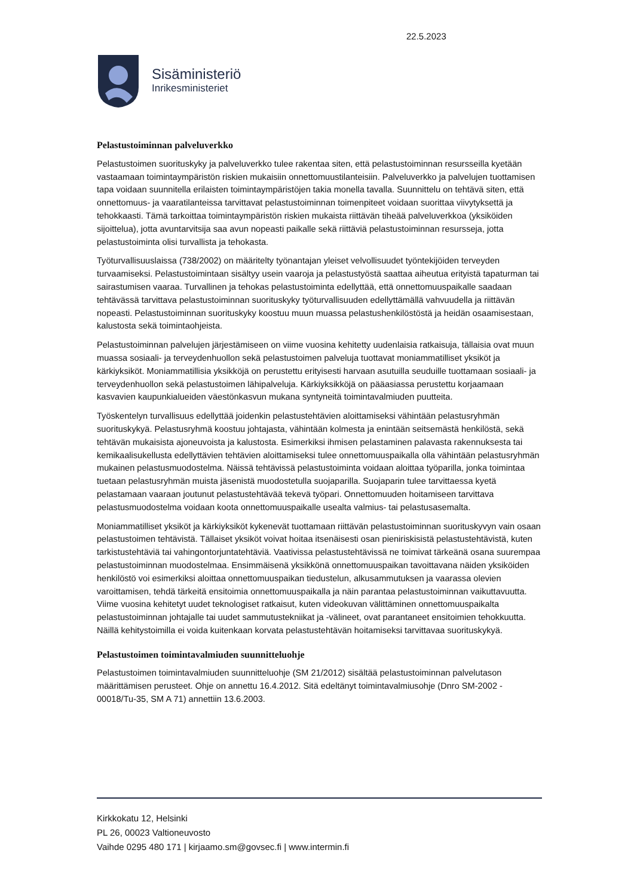22.5.2023
Sisäministeriö
Inrikesministeriet
Pelastustoiminnan palveluverkko
Pelastustoimen suorituskyky ja palveluverkko tulee rakentaa siten, että pelastustoiminnan resursseilla kyetään vastaamaan toimintaympäristön riskien mukaisiin onnettomuustilanteisiin. Palveluverkko ja palvelujen tuottamisen tapa voidaan suunnitella erilaisten toimintaympäristöjen takia monella tavalla. Suunnittelu on tehtävä siten, että onnettomuus- ja vaaratilanteissa tarvittavat pelastustoiminnan toimenpiteet voidaan suorittaa viivytyksettä ja tehokkaasti. Tämä tarkoittaa toimintaympäristön riskien mukaista riittävän tiheää palveluverkkoa (yksiköiden sijoittelua), jotta avuntarvitsija saa avun nopeasti paikalle sekä riittäviä pelastustoiminnan resursseja, jotta pelastustoiminta olisi turvallista ja tehokasta.
Työturvallisuuslaissa (738/2002) on määritelty työnantajan yleiset velvollisuudet työntekijöiden terveyden turvaamiseksi. Pelastustoimintaan sisältyy usein vaaroja ja pelastustyöstä saattaa aiheutua erityistä tapaturman tai sairastumisen vaaraa. Turvallinen ja tehokas pelastustoiminta edellyttää, että onnettomuuspaikalle saadaan tehtävässä tarvittava pelastustoiminnan suorituskyky työturvallisuuden edellyttämällä vahvuudella ja riittävän nopeasti. Pelastustoiminnan suorituskyky koostuu muun muassa pelastushenkilöstöstä ja heidän osaamisestaan, kalustosta sekä toimintaohjeista.
Pelastustoiminnan palvelujen järjestämiseen on viime vuosina kehitetty uudenlaisia ratkaisuja, tällaisia ovat muun muassa sosiaali- ja terveydenhuollon sekä pelastustoimen palveluja tuottavat moniammatilliset yksiköt ja kärkiyksiköt. Moniammatillisia yksikköjä on perustettu erityisesti harvaan asutuilla seuduille tuottamaan sosiaali- ja terveydenhuollon sekä pelastustoimen lähipalveluja. Kärkiyksikköjä on pääasiassa perustettu korjaamaan kasvavien kaupunkialueiden väestönkasvun mukana syntyneitä toimintavalmiuden puutteita.
Työskentelyn turvallisuus edellyttää joidenkin pelastustehtävien aloittamiseksi vähintään pelastusryhmän suorituskykyä. Pelastusryhmä koostuu johtajasta, vähintään kolmesta ja enintään seitsemästä henkilöstä, sekä tehtävän mukaisista ajoneuvoista ja kalustosta. Esimerkiksi ihmisen pelastaminen palavasta rakennuksesta tai kemikaalisukellusta edellyttävien tehtävien aloittamiseksi tulee onnettomuuspaikalla olla vähintään pelastusryhmän mukainen pelastusmuodostelma. Näissä tehtävissä pelastustoiminta voidaan aloittaa työparilla, jonka toimintaa tuetaan pelastusryhmän muista jäsenistä muodostetulla suojaparilla. Suojaparin tulee tarvittaessa kyetä pelastamaan vaaraan joutunut pelastustehtävää tekevä työpari. Onnettomuuden hoitamiseen tarvittava pelastusmuodostelma voidaan koota onnettomuuspaikalle usealta valmius- tai pelastusasemalta.
Moniammatilliset yksiköt ja kärkiyksiköt kykenevät tuottamaan riittävän pelastustoiminnan suorituskyvyn vain osaan pelastustoimen tehtävistä. Tällaiset yksiköt voivat hoitaa itsenäisesti osan pieniriskisistä pelastustehtävistä, kuten tarkistustehtäviä tai vahingontorjuntatehtäviä. Vaativissa pelastustehtävissä ne toimivat tärkeänä osana suurempaa pelastustoiminnan muodostelmaa. Ensimmäisenä yksikkönä onnettomuuspaikan tavoittavana näiden yksiköiden henkilöstö voi esimerkiksi aloittaa onnettomuuspaikan tiedustelun, alkusammutuksen ja vaarassa olevien varoittamisen, tehdä tärkeitä ensitoimia onnettomuuspaikalla ja näin parantaa pelastustoiminnan vaikuttavuutta. Viime vuosina kehitetyt uudet teknologiset ratkaisut, kuten videokuvan välittäminen onnettomuuspaikalta pelastustoiminnan johtajalle tai uudet sammutustekniikat ja -välineet, ovat parantaneet ensitoimien tehokkuutta. Näillä kehitystoimilla ei voida kuitenkaan korvata pelastustehtävän hoitamiseksi tarvittavaa suorituskykyä.
Pelastustoimen toimintavalmiuden suunnitteluohje
Pelastustoimen toimintavalmiuden suunnitteluohje (SM 21/2012) sisältää pelastustoiminnan palvelutason määrittämisen perusteet. Ohje on annettu 16.4.2012. Sitä edeltänyt toimintavalmiusohje (Dnro SM-2002 - 00018/Tu-35, SM A 71) annettiin 13.6.2003.
Kirkkokatu 12, Helsinki
PL 26, 00023 Valtioneuvosto
Vaihde 0295 480 171 | kirjaamo.sm@govsec.fi | www.intermin.fi